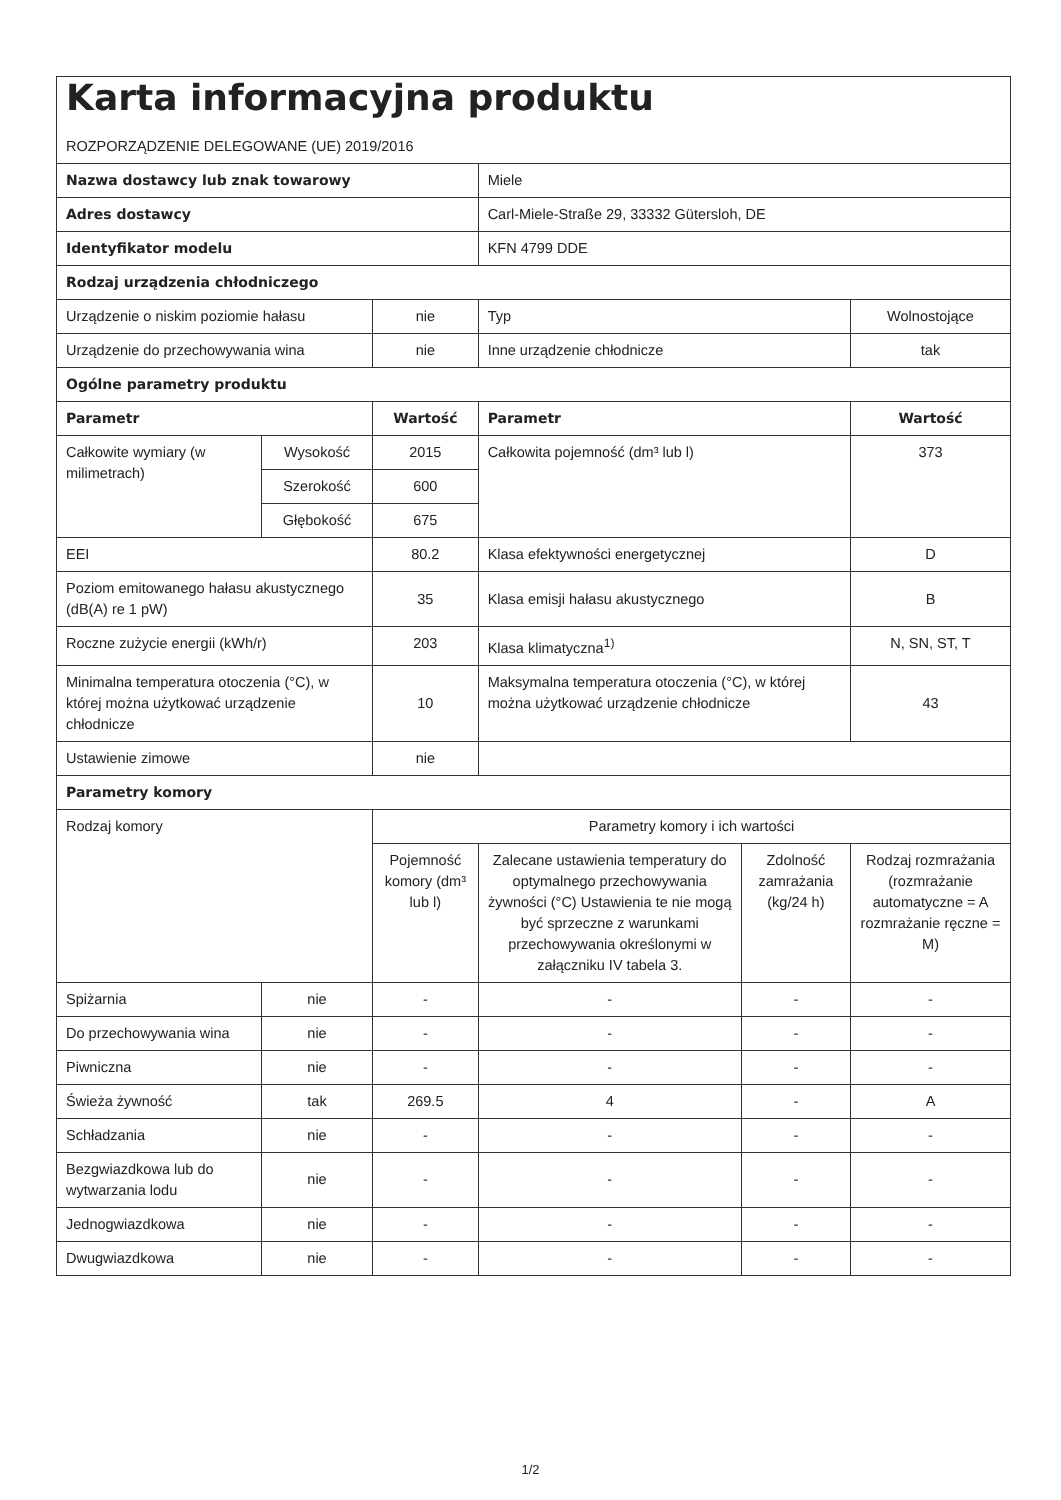| Karta informacyjna produktu ROZPORZĄDZENIE DELEGOWANE (UE) 2019/2016 | | | | | |
| Nazwa dostawcy lub znak towarowy | | | Miele | | |
| Adres dostawcy | | | Carl-Miele-Straße 29, 33332 Gütersloh, DE | | |
| Identyfikator modelu | | | KFN 4799 DDE | | |
| Rodzaj urządzenia chłodniczego | | | | | |
| Urządzenie o niskim poziomie hałasu | | nie | Typ | | Wolnostojące |
| Urządzenie do przechowywania wina | | nie | Inne urządzenie chłodnicze | | tak |
| Ogólne parametry produktu | | | | | |
| Parametr | | Wartość | Parametr | | Wartość |
| Całkowite wymiary (w milimetrach) | Wysokość | 2015 | Całkowita pojemność (dm³ lub l) | | 373 |
| | Szerokość | 600 | | | |
| | Głębokość | 675 | | | |
| EEI | | 80.2 | Klasa efektywności energetycznej | | D |
| Poziom emitowanego hałasu akustycznego (dB(A) re 1 pW) | | 35 | Klasa emisji hałasu akustycznego | | B |
| Roczne zużycie energii (kWh/r) | | 203 | Klasa klimatyczna<sup>1)</sup> | | N, SN, ST, T |
| Minimalna temperatura otoczenia (°C), w której można użytkować urządzenie chłodnicze | | 10 | Maksymalna temperatura otoczenia (°C), w której można użytkować urządzenie chłodnicze | | 43 |
| Ustawienie zimowe | | nie | | | |
| Parametry komory | | | | | |
| Rodzaj komory | | Parametry komory i ich wartości | | | |
| | | Pojemność komory (dm³ lub l) | Zalecane ustawienia temperatury do optymalnego przechowywania żywności (°C) Ustawienia te nie mogą być sprzeczne z warunkami przechowywania określonymi w załączniku IV tabela 3. | Zdolność zamrażania (kg/24 h) | Rodzaj rozmrażania (rozmrażanie automatyczne = A rozmrażanie ręczne = M) |
| Spiżarnia | nie | - | - | - | - |
| Do przechowywania wina | nie | - | - | - | - |
| Piwniczna | nie | - | - | - | - |
| Świeża żywność | tak | 269.5 | 4 | - | A |
| Schładzania | nie | - | - | - | - |
| Bezgwiazdkowa lub do wytwarzania lodu | nie | - | - | - | - |
| Jednogwiazdkowa | nie | - | - | - | - |
| Dwugwiazdkowa | nie | - | - | - | - |
1/2